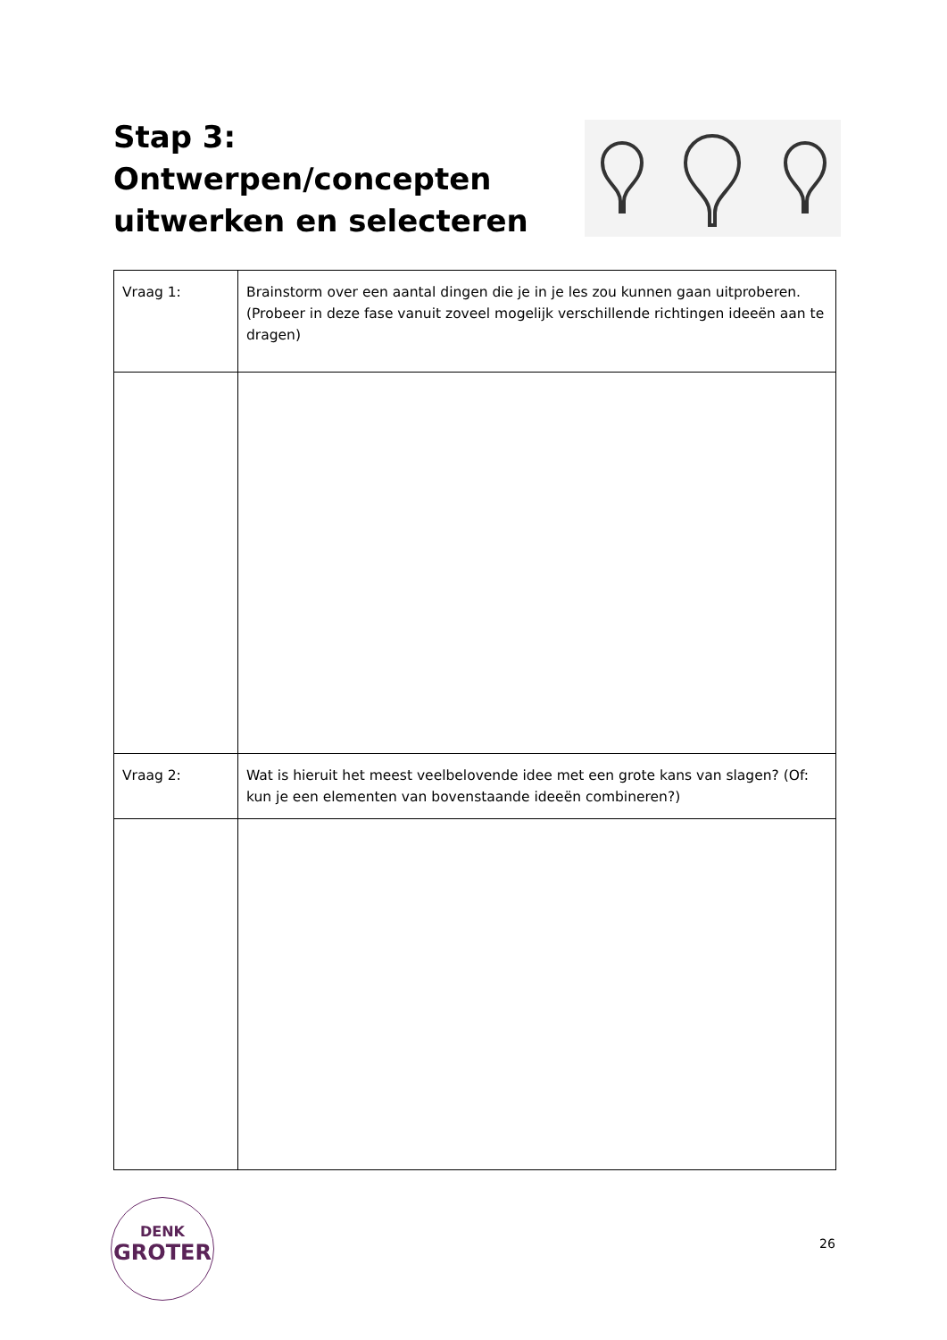Stap 3:
Ontwerpen/concepten
uitwerken en selecteren
| Vraag 1: | Brainstorm over een aantal dingen die je in je les zou kunnen gaan uitproberen. (Probeer in deze fase vanuit zoveel mogelijk verschillende richtingen ideeën aan te dragen) |
| Vraag 2: | Wat is hieruit het meest veelbelovende idee met een grote kans van slagen? (Of: kun je een elementen van bovenstaande ideeën combineren?) |
DENK
GROTER
26